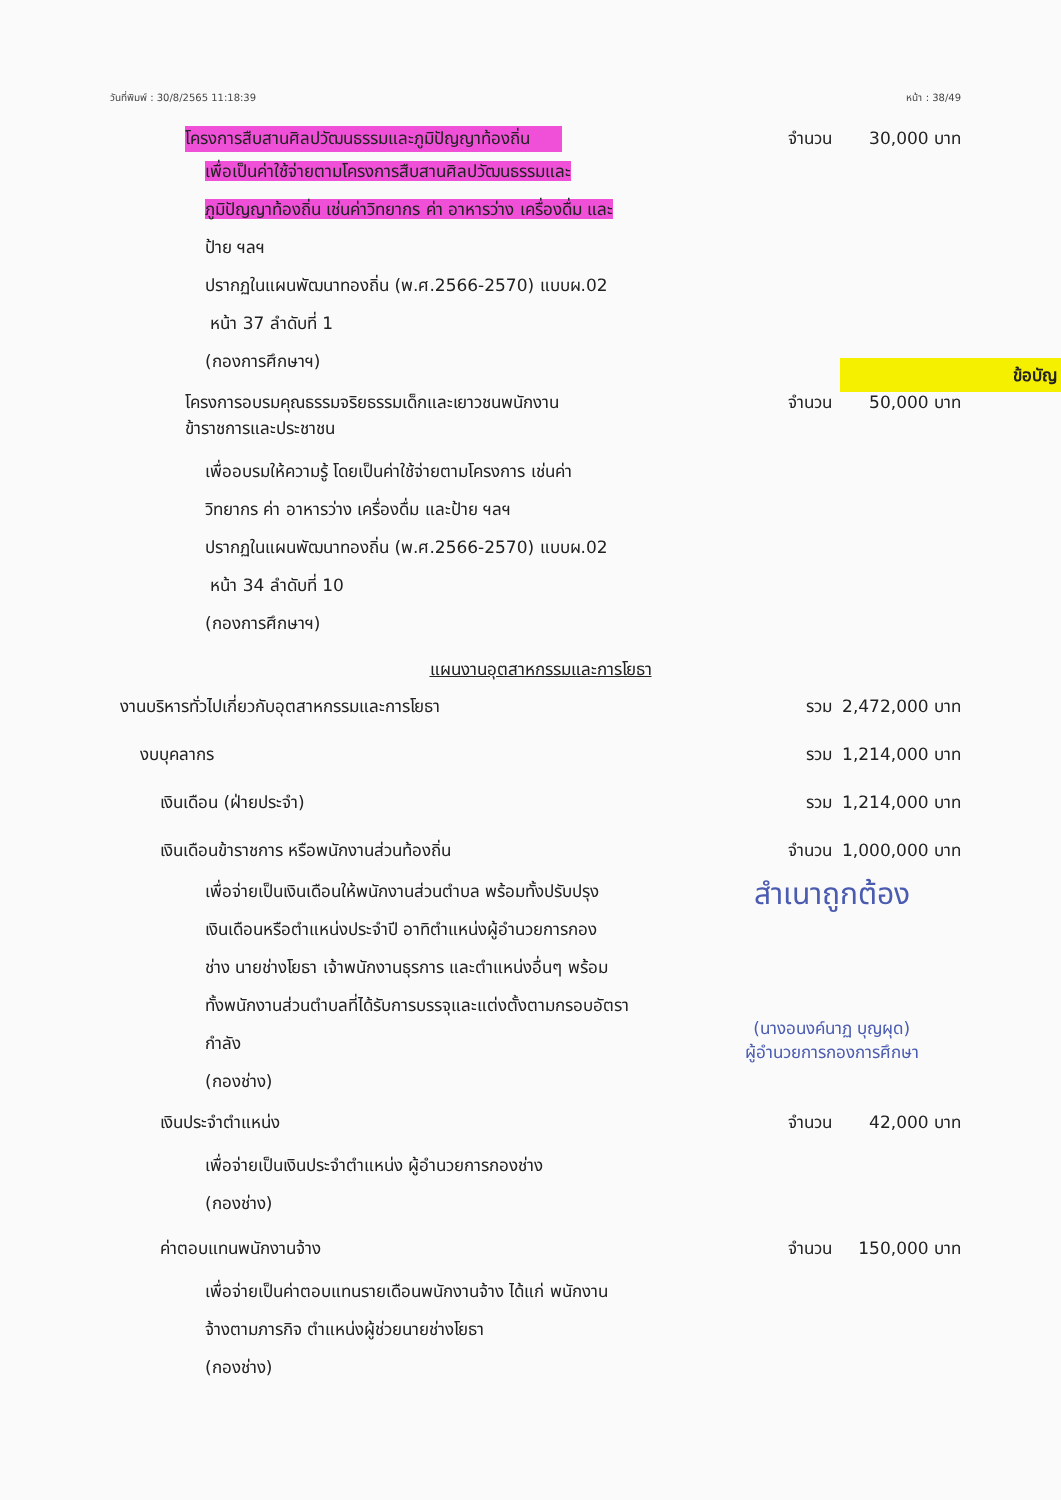วันที่พิมพ์ : 30/8/2565 11:18:39 หน้า : 38/49
โครงการสืบสานศิลปวัฒนธรรมและภูมิปัญญาท้องถิ่น
จำนวน 30,000 บาท
เพื่อเป็นค่าใช้จ่ายตามโครงการสืบสานศิลปวัฒนธรรมและ
ภูมิปัญญาท้องถิ่น เช่นค่าวิทยากร ค่า อาหารว่าง เครื่องดื่ม และ
ป้าย ฯลฯ
ปรากฏในแผนพัฒนาทองถิ่น (พ.ศ.2566-2570) แบบผ.02
หน้า 37 ลำดับที่ 1
(กองการศึกษาฯ)
ข้อบัญ
โครงการอบรมคุณธรรมจริยธรรมเด็กและเยาวชนพนักงานข้าราชการและประชาชน
จำนวน 50,000 บาท
เพื่ออบรมให้ความรู้ โดยเป็นค่าใช้จ่ายตามโครงการ เช่นค่า
วิทยากร ค่า อาหารว่าง เครื่องดื่ม และป้าย ฯลฯ
ปรากฏในแผนพัฒนาทองถิ่น (พ.ศ.2566-2570) แบบผ.02
หน้า 34 ลำดับที่ 10
(กองการศึกษาฯ)
แผนงานอุตสาหกรรมและการโยธา
งานบริหารทั่วไปเกี่ยวกับอุตสาหกรรมและการโยธา รวม 2,472,000 บาท
งบบุคลากร รวม 1,214,000 บาท
เงินเดือน (ฝ่ายประจำ) รวม 1,214,000 บาท
เงินเดือนข้าราชการ หรือพนักงานส่วนท้องถิ่น จำนวน 1,000,000 บาท
เพื่อจ่ายเป็นเงินเดือนให้พนักงานส่วนตำบล พร้อมทั้งปรับปรุง
เงินเดือนหรือตำแหน่งประจำปี อาทิตำแหน่งผู้อำนวยการกอง
ช่าง นายช่างโยธา เจ้าพนักงานธุรการ และตำแหน่งอื่นๆ พร้อม
ทั้งพนักงานส่วนตำบลที่ได้รับการบรรจุและแต่งตั้งตามกรอบอัตรา
กำลัง
(กองช่าง)
สำเนาถูกต้อง
(นางอนงค์นาฏ บุญผุด)
ผู้อำนวยการกองการศึกษา
เงินประจำตำแหน่ง จำนวน 42,000 บาท
เพื่อจ่ายเป็นเงินประจำตำแหน่ง ผู้อำนวยการกองช่าง
(กองช่าง)
ค่าตอบแทนพนักงานจ้าง จำนวน 150,000 บาท
เพื่อจ่ายเป็นค่าตอบแทนรายเดือนพนักงานจ้าง ได้แก่ พนักงาน
จ้างตามภารกิจ ตำแหน่งผู้ช่วยนายช่างโยธา
(กองช่าง)